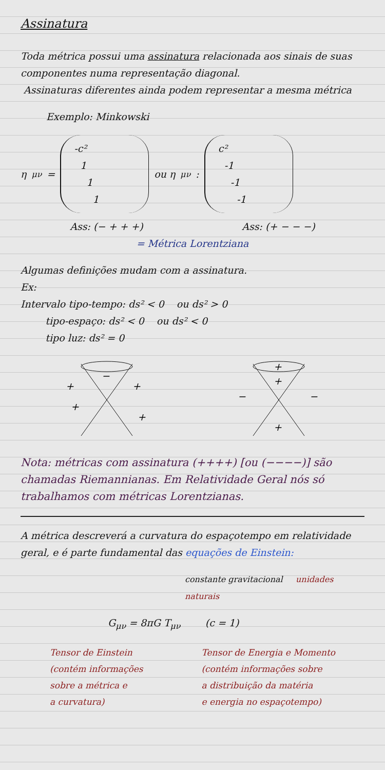Assinatura
Toda métrica possui uma assinatura relacionada aos sinais de suas componentes numa representação diagonal.
Assinaturas diferentes ainda podem representar a mesma métrica
Exemplo: Minkowski
η<sub>μν</sub> =
-c²
1
1
1
ou η<sub>μν</sub> :
c²
-1
-1
-1
Ass: (− + + +) Ass: (+ − − −)
= Métrica Lorentziana
Algumas definições mudam com a assinatura.
Ex:
Intervalo tipo-tempo: ds² < 0 ou ds² > 0
tipo-espaço: ds² < 0 ou ds² < 0
tipo luz: ds² = 0
+
+
+
+
−
+
+
−
−
+
Nota: métricas com assinatura (++++) [ou (−−−−)] são chamadas Riemannianas. Em Relatividade Geral nós só trabalhamos com métricas Lorentzianas.
A métrica descreverá a curvatura do espaçotempo em relatividade geral, e é parte fundamental das equações de Einstein:
constante gravitacional unidades naturais
G<sub>μν</sub> = 8πG T<sub>μν</sub> (c = 1)
Tensor de Einstein
(contém informações
sobre a métrica e
a curvatura)
Tensor de Energia e Momento
(contém informações sobre
a distribuição da matéria
e energia no espaçotempo)